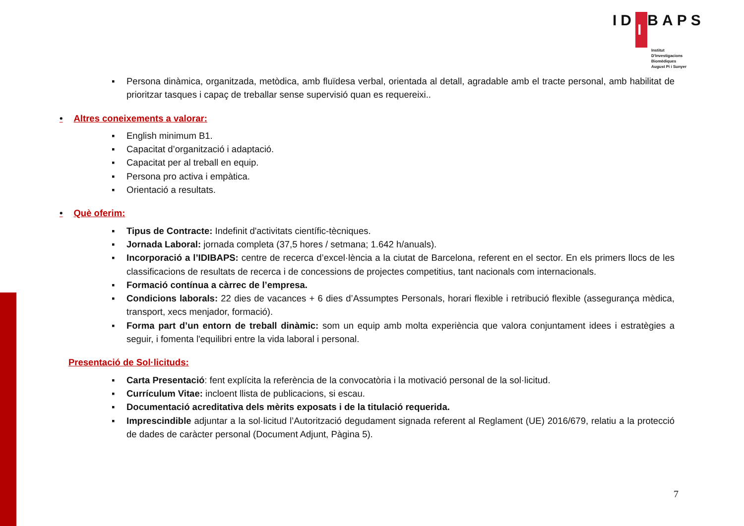ID I BAPS
Institut
D'Investigacions
Biomèdiques
August Pi i Sunyer
▪ Persona dinàmica, organitzada, metòdica, amb fluïdesa verbal, orientada al detall, agradable amb el tracte personal, amb habilitat de prioritzar tasques i capaç de treballar sense supervisió quan es requereixi..
• Altres coneixements a valorar:
▪ English minimum B1.
▪ Capacitat d’organització i adaptació.
▪ Capacitat per al treball en equip.
▪ Persona pro activa i empàtica.
▪ Orientació a resultats.
• Què oferim:
▪ Tipus de Contracte: Indefinit d'activitats científic-tècniques.
▪ Jornada Laboral: jornada completa (37,5 hores / setmana; 1.642 h/anuals).
▪ Incorporació a l’IDIBAPS: centre de recerca d’excel·lència a la ciutat de Barcelona, referent en el sector. En els primers llocs de les classificacions de resultats de recerca i de concessions de projectes competitius, tant nacionals com internacionals.
▪ Formació contínua a càrrec de l’empresa.
▪ Condicions laborals: 22 dies de vacances + 6 dies d’Assumptes Personals, horari flexible i retribució flexible (assegurança mèdica, transport, xecs menjador, formació).
▪ Forma part d’un entorn de treball dinàmic: som un equip amb molta experiència que valora conjuntament idees i estratègies a seguir, i fomenta l'equilibri entre la vida laboral i personal.
Presentació de Sol·licituds:
▪ Carta Presentació: fent explícita la referència de la convocatòria i la motivació personal de la sol·licitud.
▪ Currículum Vitae: incloent llista de publicacions, si escau.
▪ Documentació acreditativa dels mèrits exposats i de la titulació requerida.
▪ Imprescindible adjuntar a la sol·licitud l’Autorització degudament signada referent al Reglament (UE) 2016/679, relatiu a la protecció de dades de caràcter personal (Document Adjunt, Pàgina 5).
7